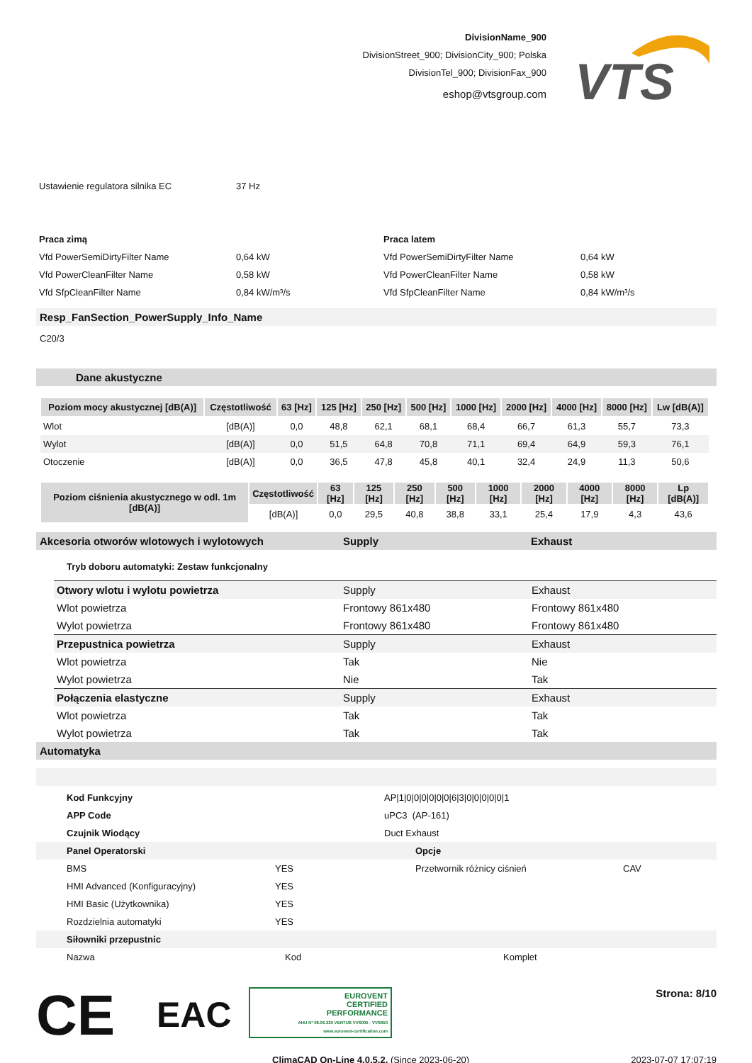DivisionName_900
DivisionStreet_900; DivisionCity_900; Polska
DivisionTel_900; DivisionFax_900
eshop@vtsgroup.com
VTS
| Ustawienie regulatora silnika EC | 37 Hz |
| Praca zimą | | Praca latem | |
| Vfd PowerSemiDirtyFilter Name | 0,64 kW | Vfd PowerSemiDirtyFilter Name | 0,64 kW |
| Vfd PowerCleanFilter Name | 0,58 kW | Vfd PowerCleanFilter Name | 0,58 kW |
| Vfd SfpCleanFilter Name | 0,84 kW/m³/s | Vfd SfpCleanFilter Name | 0,84 kW/m³/s |
Resp_FanSection_PowerSupply_Info_Name
C20/3
Dane akustyczne
| Poziom mocy akustycznej [dB(A)] | Częstotliwość | 63 [Hz] | 125 [Hz] | 250 [Hz] | 500 [Hz] | 1000 [Hz] | 2000 [Hz] | 4000 [Hz] | 8000 [Hz] | Lw [dB(A)] |
| --- | --- | --- | --- | --- | --- | --- | --- | --- | --- | --- |
| Wlot | [dB(A)] | 0,0 | 48,8 | 62,1 | 68,1 | 68,4 | 66,7 | 61,3 | 55,7 | 73,3 |
| Wylot | [dB(A)] | 0,0 | 51,5 | 64,8 | 70,8 | 71,1 | 69,4 | 64,9 | 59,3 | 76,1 |
| Otoczenie | [dB(A)] | 0,0 | 36,5 | 47,8 | 45,8 | 40,1 | 32,4 | 24,9 | 11,3 | 50,6 |
| Poziom ciśnienia akustycznego w odl. 1m [dB(A)] | Częstotliwość | 63 [Hz] | 125 [Hz] | 250 [Hz] | 500 [Hz] | 1000 [Hz] | 2000 [Hz] | 4000 [Hz] | 8000 [Hz] | Lp [dB(A)] |
| --- | --- | --- | --- | --- | --- | --- | --- | --- | --- | --- |
| | [dB(A)] | 0,0 | 29,5 | 40,8 | 38,8 | 33,1 | 25,4 | 17,9 | 4,3 | 43,6 |
Akcesoria otworów wlotowych i wylotowych Supply Exhaust
Tryb doboru automatyki: Zestaw funkcjonalny
| Otwory wlotu i wylotu powietrza | Supply | Exhaust |
| Wlot powietrza | Frontowy 861x480 | Frontowy 861x480 |
| Wylot powietrza | Frontowy 861x480 | Frontowy 861x480 |
| Przepustnica powietrza | Supply | Exhaust |
| Wlot powietrza | Tak | Nie |
| Wylot powietrza | Nie | Tak |
| Połączenia elastyczne | Supply | Exhaust |
| Wlot powietrza | Tak | Tak |
| Wylot powietrza | Tak | Tak |
Automatyka
| Kod Funkcyjny | AP/1/0/0/0/0/0/0/6/3/0/0/0/0/0/1 |
| APP Code | uPC3 (AP-161) |
| Czujnik Wiodący | Duct Exhaust |
| Panel Operatorski | | Opcje | |
| BMS | YES | Przetwornik różnicy ciśnień | CAV |
| HMI Advanced (Konfiguracyjny) | YES | | |
| HMI Basic (Użytkownika) | YES | | |
| Rozdzielnia automatyki | YES | | |
| Siłowniki przepustnic | | | |
| Nazwa | Kod | Komplet |
CE
EAC
EUROVENT
CERTIFIED
PERFORMANCE
AHU Nº 08.06.320 VENTUS VVS005 - VVS650
www.eurovent-certification.com
Strona: 8/10
ClimaCAD On-Line 4.0.5.2, (Since 2023-06-20)
2023-07-07 17:07:19